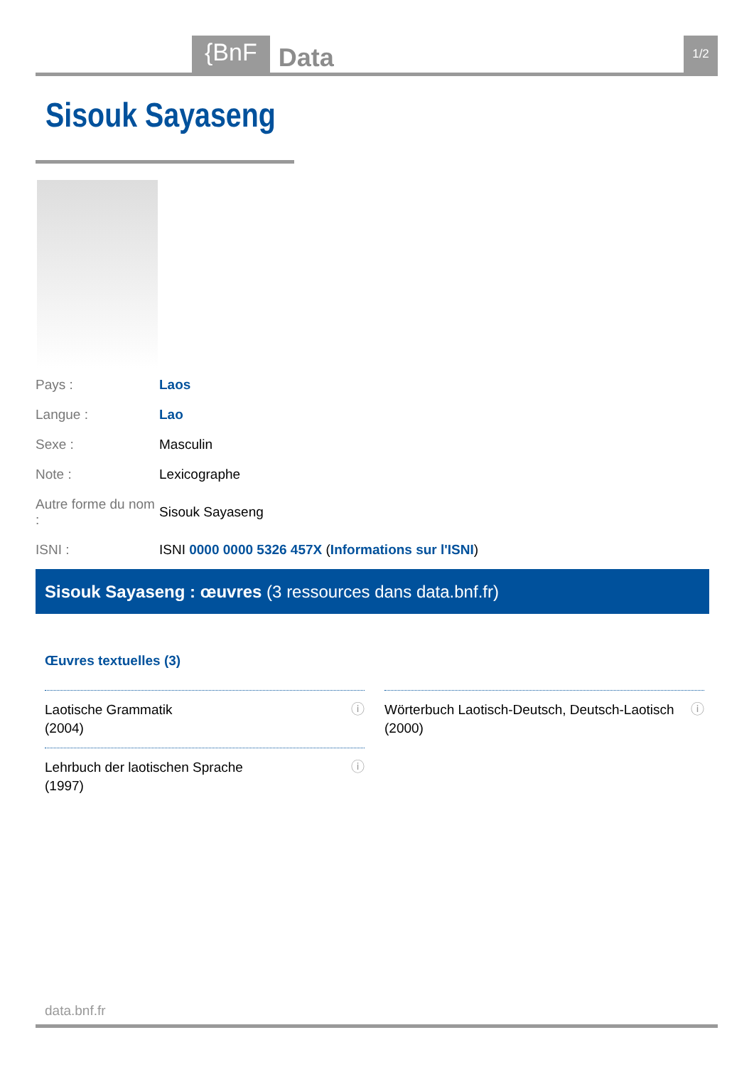{BnF Data 1/2
Sisouk Sayaseng
| Pays : | Laos |
| Langue : | Lao |
| Sexe : | Masculin |
| Note : | Lexicographe |
| Autre forme du nom : | Sisouk Sayaseng |
| ISNI : | ISNI 0000 0000 5326 457X ( Informations sur l'ISNI ) |
Sisouk Sayaseng : œuvres (3 ressources dans data.bnf.fr)
Œuvres textuelles (3)
Laotische Grammatik
(2004) ⓘ
Wörterbuch Laotisch-Deutsch, Deutsch-Laotisch
(2000) ⓘ
Lehrbuch der laotischen Sprache
(1997) ⓘ
data.bnf.fr